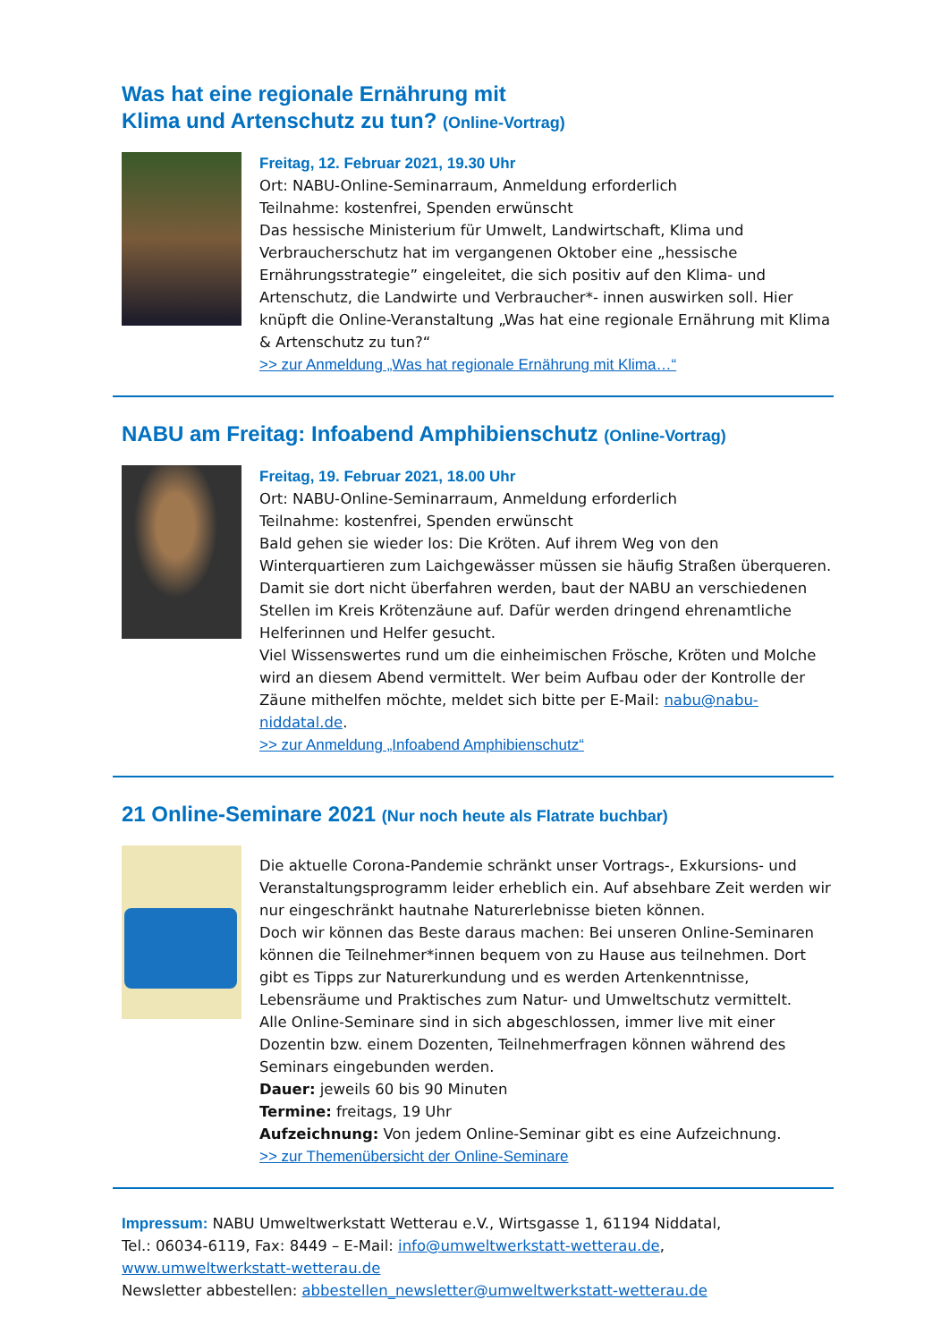Was hat eine regionale Ernährung mit
Klima und Artenschutz zu tun? (Online-Vortrag)
Freitag, 12. Februar 2021, 19.30 Uhr
Ort: NABU-Online-Seminarraum, Anmeldung erforderlich
Teilnahme: kostenfrei, Spenden erwünscht
Das hessische Ministerium für Umwelt, Landwirtschaft, Klima und Verbraucherschutz hat im vergangenen Oktober eine „hessische Ernährungsstrategie” eingeleitet, die sich positiv auf den Klima- und Artenschutz, die Landwirte und Verbraucher*- innen auswirken soll. Hier knüpft die Online-Veranstaltung „Was hat eine regionale Ernährung mit Klima & Artenschutz zu tun?“
>> zur Anmeldung „Was hat regionale Ernährung mit Klima…“
NABU am Freitag: Infoabend Amphibienschutz (Online-Vortrag)
Freitag, 19. Februar 2021, 18.00 Uhr
Ort: NABU-Online-Seminarraum, Anmeldung erforderlich
Teilnahme: kostenfrei, Spenden erwünscht
Bald gehen sie wieder los: Die Kröten. Auf ihrem Weg von den Winterquartieren zum Laichgewässer müssen sie häufig Straßen überqueren. Damit sie dort nicht überfahren werden, baut der NABU an verschiedenen Stellen im Kreis Krötenzäune auf. Dafür werden dringend ehrenamtliche Helferinnen und Helfer gesucht.
Viel Wissenswertes rund um die einheimischen Frösche, Kröten und Molche wird an diesem Abend vermittelt. Wer beim Aufbau oder der Kontrolle der Zäune mithelfen möchte, meldet sich bitte per E-Mail: nabu@nabu-niddatal.de.
>> zur Anmeldung „Infoabend Amphibienschutz“
21 Online-Seminare 2021 (Nur noch heute als Flatrate buchbar)
Die aktuelle Corona-Pandemie schränkt unser Vortrags-, Exkursions- und Veranstaltungsprogramm leider erheblich ein. Auf absehbare Zeit werden wir nur eingeschränkt hautnahe Naturerlebnisse bieten können.
Doch wir können das Beste daraus machen: Bei unseren Online-Seminaren können die Teilnehmer*innen bequem von zu Hause aus teilnehmen. Dort gibt es Tipps zur Naturerkundung und es werden Artenkenntnisse, Lebensräume und Praktisches zum Natur- und Umweltschutz vermittelt.
Alle Online-Seminare sind in sich abgeschlossen, immer live mit einer Dozentin bzw. einem Dozenten, Teilnehmerfragen können während des Seminars eingebunden werden.
Dauer: jeweils 60 bis 90 Minuten
Termine: freitags, 19 Uhr
Aufzeichnung: Von jedem Online-Seminar gibt es eine Aufzeichnung.
>> zur Themenübersicht der Online-Seminare
Impressum: NABU Umweltwerkstatt Wetterau e.V., Wirtsgasse 1, 61194 Niddatal,
Tel.: 06034-6119, Fax: 8449 – E-Mail: info@umweltwerkstatt-wetterau.de,
www.umweltwerkstatt-wetterau.de
Newsletter abbestellen: abbestellen_newsletter@umweltwerkstatt-wetterau.de